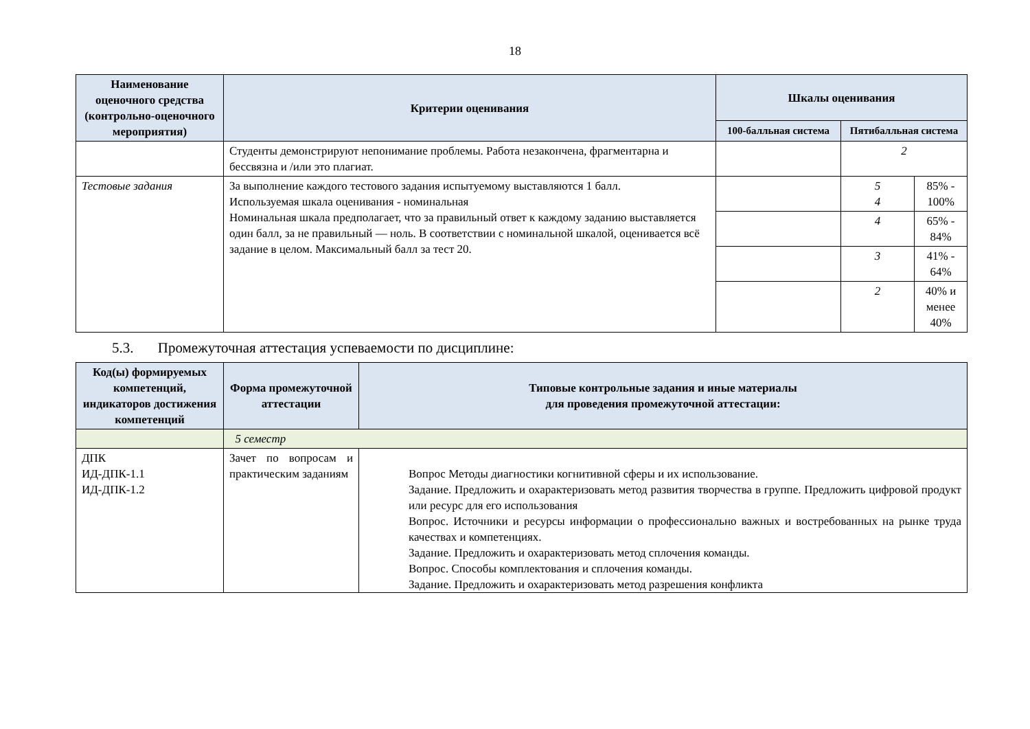18
| Наименование оценочного средства (контрольно-оценочного мероприятия) | Критерии оценивания | Шкалы оценивания | | |
| --- | --- | --- | --- | --- |
| | | 100-балльная система | Пятибалльная система | |
| | Студенты демонстрируют непонимание проблемы. Работа незакончена, фрагментарна и бессвязна и /или это плагиат. | | 2 | |
| Тестовые задания | За выполнение каждого тестового задания испытуемому выставляются 1 балл. Используемая шкала оценивания - номинальная Номинальная шкала предполагает, что за правильный ответ к каждому заданию выставляется один балл, за не правильный — ноль. В соответствии с номинальной шкалой, оценивается всё задание в целом. Максимальный балл за тест 20. | | 5 4 | 85% - 100% |
| | | | 4 | 65% - 84% |
| | | | 3 | 41% - 64% |
| | | | 2 | 40% и менее 40% |
5.3. Промежуточная аттестация успеваемости по дисциплине:
| Код(ы) формируемых компетенций, индикаторов достижения компетенций | Форма промежуточной аттестации | Типовые контрольные задания и иные материалы для проведения промежуточной аттестации: |
| --- | --- | --- |
| | 5 семестр | |
| ДПК ИД-ДПК-1.1 ИД-ДПК-1.2 | Зачет по вопросам и практическим заданиям | Вопрос Методы диагностики когнитивной сферы и их использование. Задание. Предложить и охарактеризовать метод развития творчества в группе. Предложить цифровой продукт или ресурс для его использования Вопрос. Источники и ресурсы информации о профессионально важных и востребованных на рынке труда качествах и компетенциях. Задание. Предложить и охарактеризовать метод сплочения команды. Вопрос. Способы комплектования и сплочения команды. Задание. Предложить и охарактеризовать метод разрешения конфликта |